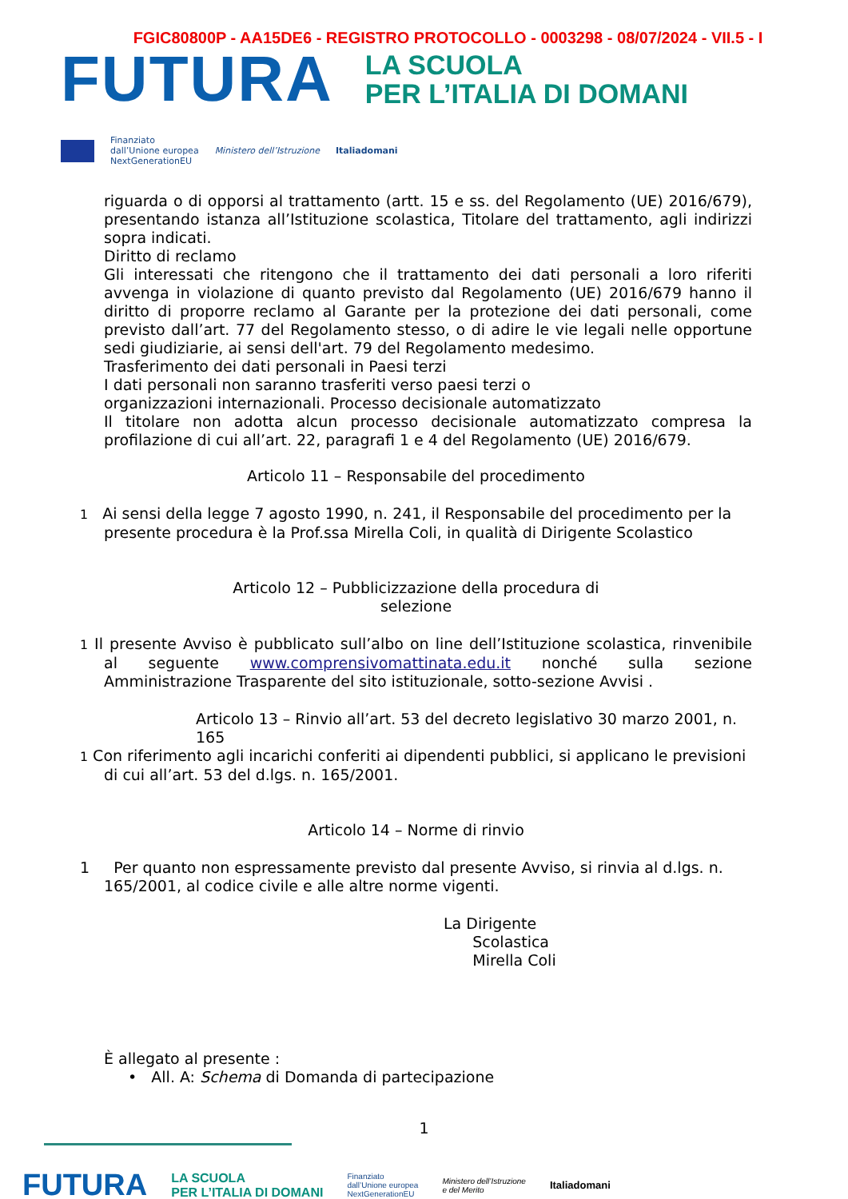FGIC80800P - AA15DE6 - REGISTRO PROTOCOLLO - 0003298 - 08/07/2024 - VII.5 - I
FUTURA
LA SCUOLA
PER L’ITALIA DI DOMANI
Finanziato
dall’Unione europea
NextGenerationEU Ministero dell’Istruzione Italiadomani
riguarda o di opporsi al trattamento (artt. 15 e ss. del Regolamento (UE) 2016/679), presentando istanza all’Istituzione scolastica, Titolare del trattamento, agli indirizzi sopra indicati.
Diritto di reclamo
Gli interessati che ritengono che il trattamento dei dati personali a loro riferiti avvenga in violazione di quanto previsto dal Regolamento (UE) 2016/679 hanno il diritto di proporre reclamo al Garante per la protezione dei dati personali, come previsto dall’art. 77 del Regolamento stesso, o di adire le vie legali nelle opportune sedi giudiziarie, ai sensi dell'art. 79 del Regolamento medesimo.
Trasferimento dei dati personali in Paesi terzi
I dati personali non saranno trasferiti verso paesi terzi o
organizzazioni internazionali. Processo decisionale automatizzato
Il titolare non adotta alcun processo decisionale automatizzato compresa la profilazione di cui all’art. 22, paragrafi 1 e 4 del Regolamento (UE) 2016/679.
Articolo 11 – Responsabile del procedimento
1 Ai sensi della legge 7 agosto 1990, n. 241, il Responsabile del procedimento per la presente procedura è la Prof.ssa Mirella Coli, in qualità di Dirigente Scolastico
Articolo 12 – Pubblicizzazione della procedura di
selezione
1 Il presente Avviso è pubblicato sull’albo on line dell’Istituzione scolastica, rinvenibile al seguente www.comprensivomattinata.edu.it nonché sulla sezione Amministrazione Trasparente del sito istituzionale, sotto-sezione Avvisi .
Articolo 13 – Rinvio all’art. 53 del decreto legislativo 30 marzo 2001, n. 165
1 Con riferimento agli incarichi conferiti ai dipendenti pubblici, si applicano le previsioni di cui all’art. 53 del d.lgs. n. 165/2001.
Articolo 14 – Norme di rinvio
1 Per quanto non espressamente previsto dal presente Avviso, si rinvia al d.lgs. n. 165/2001, al codice civile e alle altre norme vigenti.
La Dirigente
Scolastica
Mirella Coli
È allegato al presente :
• All. A: Schema di Domanda di partecipazione
1
FUTURA LA SCUOLA
PER L’ITALIA DI DOMANI Finanziato
dall’Unione europea
NextGenerationEU Ministero dell’Istruzione
e del Merito Italiadomani